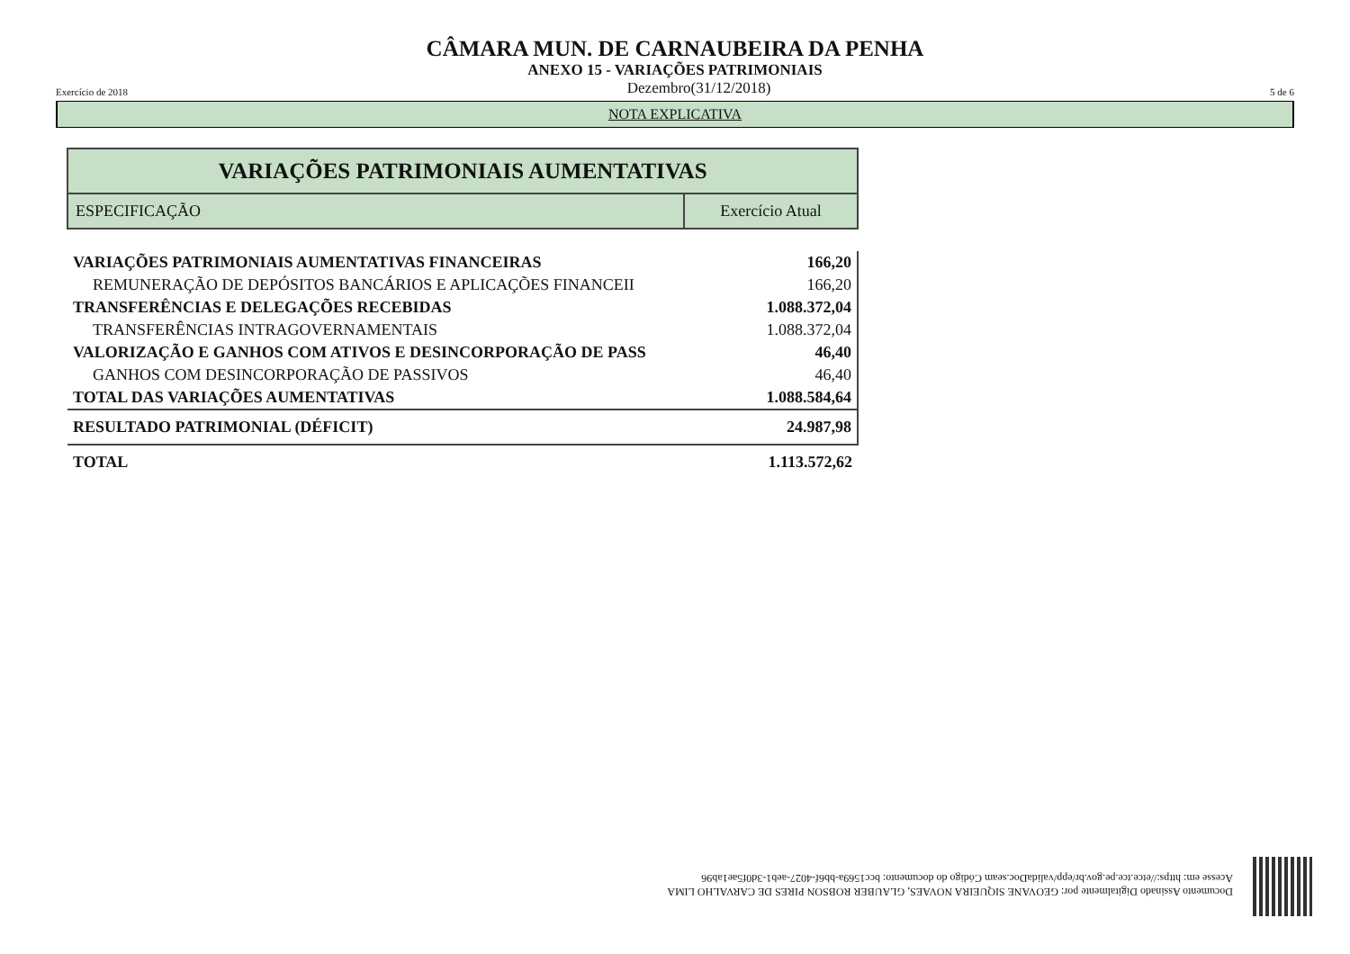CÂMARA MUN. DE CARNAUBEIRA DA PENHA
ANEXO 15 - VARIAÇÕES PATRIMONIAIS
Exercício de 2018 Dezembro(31/12/2018) 5 de 6
NOTA EXPLICATIVA
| VARIAÇÕES PATRIMONIAIS AUMENTATIVAS | |
| ESPECIFICAÇÃO | Exercício Atual |
| VARIAÇÕES PATRIMONIAIS AUMENTATIVAS FINANCEIRAS | 166,20 |
| REMUNERAÇÃO DE DEPÓSITOS BANCÁRIOS E APLICAÇÕES FINANCEII | 166,20 |
| TRANSFERÊNCIAS E DELEGAÇÕES RECEBIDAS | 1.088.372,04 |
| TRANSFERÊNCIAS INTRAGOVERNAMENTAIS | 1.088.372,04 |
| VALORIZAÇÃO E GANHOS COM ATIVOS E DESINCORPORAÇÃO DE PASS | 46,40 |
| GANHOS COM DESINCORPORAÇÃO DE PASSIVOS | 46,40 |
| TOTAL DAS VARIAÇÕES AUMENTATIVAS | 1.088.584,64 |
| RESULTADO PATRIMONIAL (DÉFICIT) | 24.987,98 |
| TOTAL | 1.113.572,62 |
Documento Assinado Digitalmente por: GEOVANE SIQUEIRA NOVAES, GLAUBER ROBSON PIRES DE CARVALHO LIMA
Acesse em: https://etce.tce.pe.gov.br/epp/validaDoc.seam Código do documento: bcc1569a-bb6f-4027-aeb1-3d0f5ae1ab96